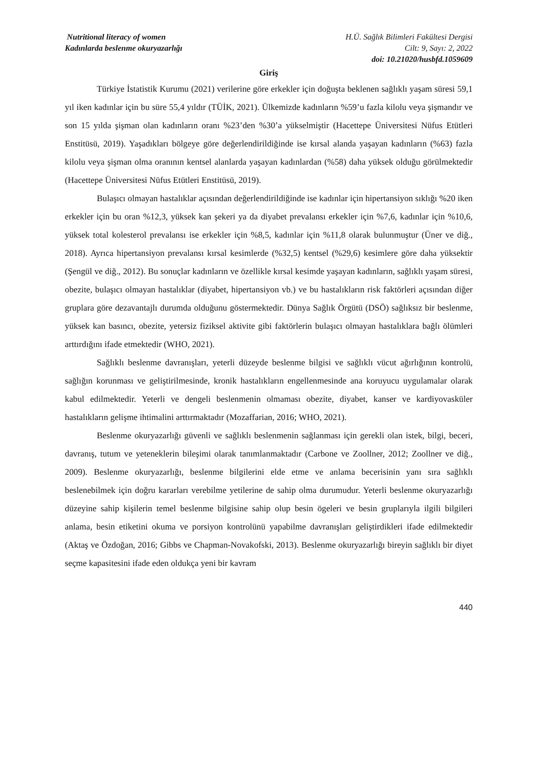Nutritional literacy of women
Kadınlarda beslenme okuryazarlığı
H.Ü. Sağlık Bilimleri Fakültesi Dergisi
Cilt: 9, Sayı: 2, 2022
doi: 10.21020/husbfd.1059609
Giriş
Türkiye İstatistik Kurumu (2021) verilerine göre erkekler için doğuşta beklenen sağlıklı yaşam süresi 59,1 yıl iken kadınlar için bu süre 55,4 yıldır (TÜİK, 2021). Ülkemizde kadınların %59’u fazla kilolu veya şişmandır ve son 15 yılda şişman olan kadınların oranı %23’den %30’a yükselmiştir (Hacettepe Üniversitesi Nüfus Etütleri Enstitüsü, 2019). Yaşadıkları bölgeye göre değerlendirildiğinde ise kırsal alanda yaşayan kadınların (%63) fazla kilolu veya şişman olma oranının kentsel alanlarda yaşayan kadınlardan (%58) daha yüksek olduğu görülmektedir (Hacettepe Üniversitesi Nüfus Etütleri Enstitüsü, 2019).
Bulaşıcı olmayan hastalıklar açısından değerlendirildiğinde ise kadınlar için hipertansiyon sıklığı %20 iken erkekler için bu oran %12,3, yüksek kan şekeri ya da diyabet prevalansı erkekler için %7,6, kadınlar için %10,6, yüksek total kolesterol prevalansı ise erkekler için %8,5, kadınlar için %11,8 olarak bulunmuştur (Üner ve diğ., 2018). Ayrıca hipertansiyon prevalansı kırsal kesimlerde (%32,5) kentsel (%29,6) kesimlere göre daha yüksektir (Şengül ve diğ., 2012). Bu sonuçlar kadınların ve özellikle kırsal kesimde yaşayan kadınların, sağlıklı yaşam süresi, obezite, bulaşıcı olmayan hastalıklar (diyabet, hipertansiyon vb.) ve bu hastalıkların risk faktörleri açısından diğer gruplara göre dezavantajlı durumda olduğunu göstermektedir. Dünya Sağlık Örgütü (DSÖ) sağlıksız bir beslenme, yüksek kan basıncı, obezite, yetersiz fiziksel aktivite gibi faktörlerin bulaşıcı olmayan hastalıklara bağlı ölümleri arttırdığını ifade etmektedir (WHO, 2021).
Sağlıklı beslenme davranışları, yeterli düzeyde beslenme bilgisi ve sağlıklı vücut ağırlığının kontrolü, sağlığın korunması ve geliştirilmesinde, kronik hastalıkların engellenmesinde ana koruyucu uygulamalar olarak kabul edilmektedir. Yeterli ve dengeli beslenmenin olmaması obezite, diyabet, kanser ve kardiyovasküler hastalıkların gelişme ihtimalini arttırmaktadır (Mozaffarian, 2016; WHO, 2021).
Beslenme okuryazarlığı güvenli ve sağlıklı beslenmenin sağlanması için gerekli olan istek, bilgi, beceri, davranış, tutum ve yeteneklerin bileşimi olarak tanımlanmaktadır (Carbone ve Zoollner, 2012; Zoollner ve diğ., 2009). Beslenme okuryazarlığı, beslenme bilgilerini elde etme ve anlama becerisinin yanı sıra sağlıklı beslenebilmek için doğru kararları verebilme yetilerine de sahip olma durumudur. Yeterli beslenme okuryazarlığı düzeyine sahip kişilerin temel beslenme bilgisine sahip olup besin ögeleri ve besin gruplarıyla ilgili bilgileri anlama, besin etiketini okuma ve porsiyon kontrolünü yapabilme davranışları geliştirdikleri ifade edilmektedir (Aktaş ve Özdoğan, 2016; Gibbs ve Chapman-Novakofski, 2013). Beslenme okuryazarlığı bireyin sağlıklı bir diyet seçme kapasitesini ifade eden oldukça yeni bir kavram
440